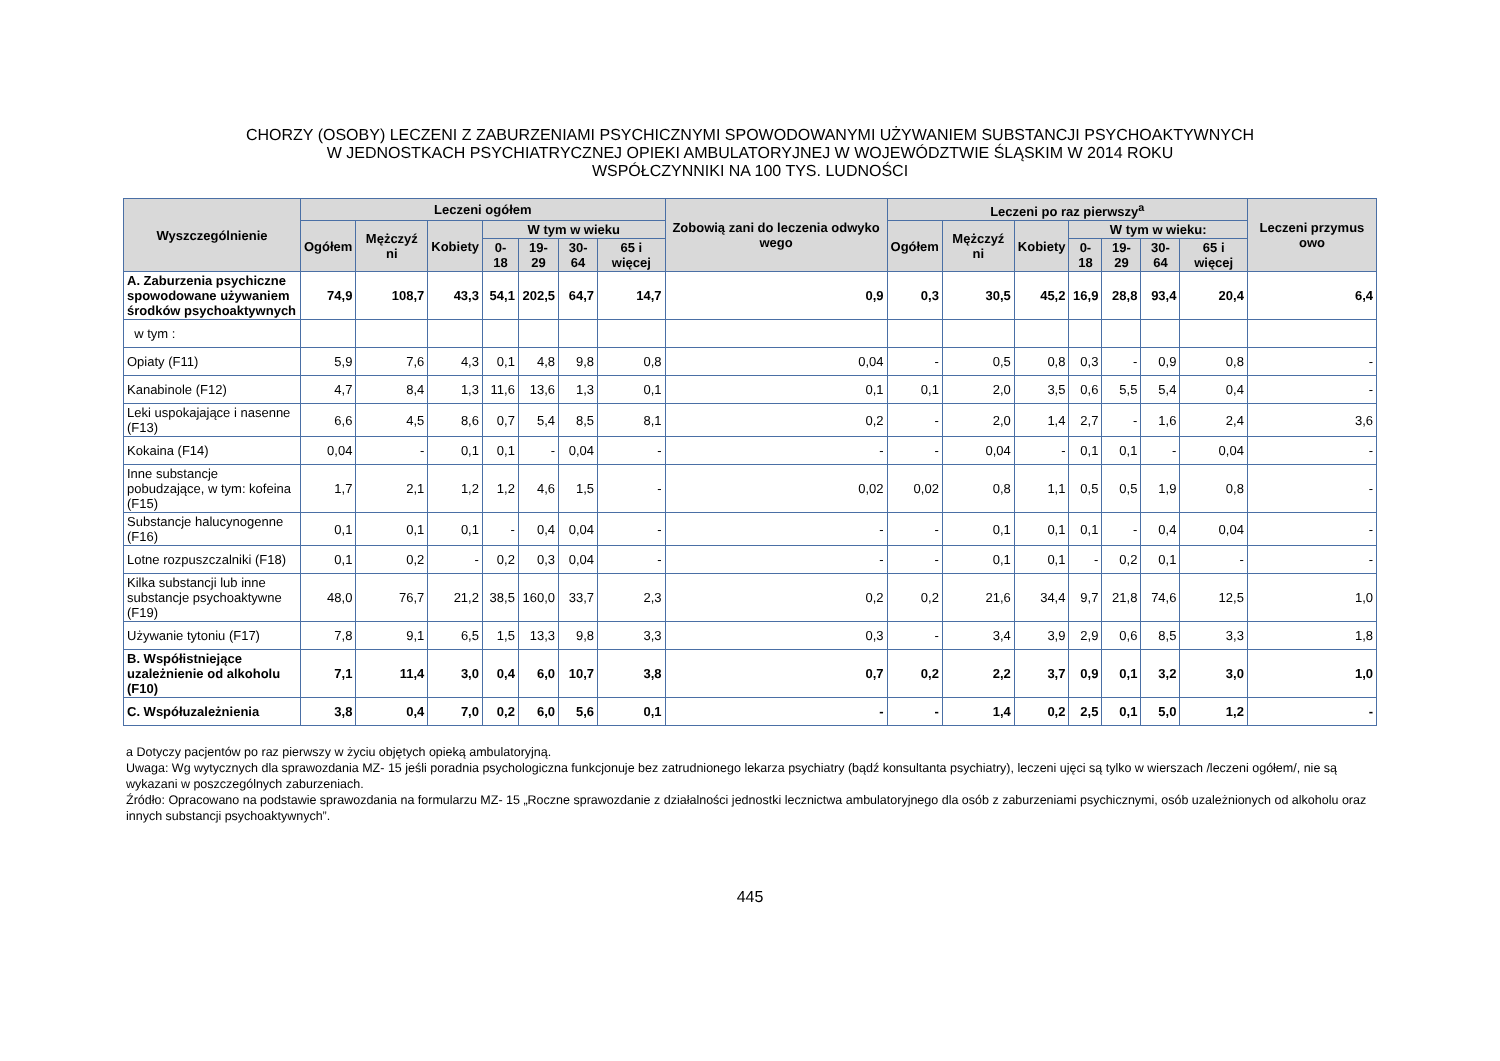CHORZY (OSOBY) LECZENI Z ZABURZENIAMI PSYCHICZNYMI SPOWODOWANYMI UŻYWANIEM SUBSTANCJI PSYCHOAKTYWNYCH
W JEDNOSTKACH PSYCHIATRYCZNEJ OPIEKI AMBULATORYJNEJ W WOJEWÓDZTWIE ŚLĄSKIM W 2014 ROKU
WSPÓŁCZYNNIKI NA 100 TYS. LUDNOŚCI
| Wyszczególnienie | Leczeni ogółem | | | | | | | Zobowią zani do leczenia odwyko wego | Leczeni po raz pierwszy<sup>a</sup> | | | | | | | Leczeni przymus owo |
| --- | --- | --- | --- | --- | --- | --- | --- | --- | --- | --- | --- | --- | --- | --- | --- | --- |
| | Ogółem | Mężczyź ni | Kobiety | W tym w wieku | | | | | Ogółem | Mężczyź ni | Kobiety | W tym w wieku: | | | | |
| | | | | 0- 18 | 19-29 | 30-64 | 65 i więcej | | | | | 0-18 | 19-29 | 30-64 | 65 i więcej | |
| A. Zaburzenia psychiczne spowodowane używaniem środków psychoaktywnych | 74,9 | 108,7 | 43,3 | 54,1 | 202,5 | 64,7 | 14,7 | 0,9 | 0,3 | 30,5 | 45,2 | 16,9 | 28,8 | 93,4 | 20,4 | 6,4 |
| w tym : | | | | | | | | | | | | | | | | |
| Opiaty (F11) | 5,9 | 7,6 | 4,3 | 0,1 | 4,8 | 9,8 | 0,8 | 0,04 | - | 0,5 | 0,8 | 0,3 | - | 0,9 | 0,8 | - |
| Kanabinole (F12) | 4,7 | 8,4 | 1,3 | 11,6 | 13,6 | 1,3 | 0,1 | 0,1 | 0,1 | 2,0 | 3,5 | 0,6 | 5,5 | 5,4 | 0,4 | - |
| Leki uspokajające i nasenne (F13) | 6,6 | 4,5 | 8,6 | 0,7 | 5,4 | 8,5 | 8,1 | 0,2 | - | 2,0 | 1,4 | 2,7 | - | 1,6 | 2,4 | 3,6 |
| Kokaina (F14) | 0,04 | - | 0,1 | 0,1 | - | 0,04 | - | - | - | 0,04 | - | 0,1 | 0,1 | - | 0,04 | - |
| Inne substancje pobudzające, w tym: kofeina (F15) | 1,7 | 2,1 | 1,2 | 1,2 | 4,6 | 1,5 | - | 0,02 | 0,02 | 0,8 | 1,1 | 0,5 | 0,5 | 1,9 | 0,8 | - |
| Substancje halucynogenne (F16) | 0,1 | 0,1 | 0,1 | - | 0,4 | 0,04 | - | - | - | 0,1 | 0,1 | 0,1 | - | 0,4 | 0,04 | - |
| Lotne rozpuszczalniki (F18) | 0,1 | 0,2 | - | 0,2 | 0,3 | 0,04 | - | - | - | 0,1 | 0,1 | - | 0,2 | 0,1 | - | - |
| Kilka substancji lub inne substancje psychoaktywne (F19) | 48,0 | 76,7 | 21,2 | 38,5 | 160,0 | 33,7 | 2,3 | 0,2 | 0,2 | 21,6 | 34,4 | 9,7 | 21,8 | 74,6 | 12,5 | 1,0 |
| Używanie tytoniu (F17) | 7,8 | 9,1 | 6,5 | 1,5 | 13,3 | 9,8 | 3,3 | 0,3 | - | 3,4 | 3,9 | 2,9 | 0,6 | 8,5 | 3,3 | 1,8 |
| B. Współistniejące uzależnienie od alkoholu (F10) | 7,1 | 11,4 | 3,0 | 0,4 | 6,0 | 10,7 | 3,8 | 0,7 | 0,2 | 2,2 | 3,7 | 0,9 | 0,1 | 3,2 | 3,0 | 1,0 |
| C. Współuzależnienia | 3,8 | 0,4 | 7,0 | 0,2 | 6,0 | 5,6 | 0,1 | - | - | 1,4 | 0,2 | 2,5 | 0,1 | 5,0 | 1,2 | - |
a Dotyczy pacjentów po raz pierwszy w życiu objętych opieką ambulatoryjną.
Uwaga: Wg wytycznych dla sprawozdania MZ- 15 jeśli poradnia psychologiczna funkcjonuje bez zatrudnionego lekarza psychiatry (bądź konsultanta psychiatry), leczeni ujęci są tylko w wierszach /leczeni ogółem/, nie są wykazani w poszczególnych zaburzeniach.
Źródło: Opracowano na podstawie sprawozdania na formularzu MZ- 15 „Roczne sprawozdanie z działalności jednostki lecznictwa ambulatoryjnego dla osób z zaburzeniami psychicznymi, osób uzależnionych od alkoholu oraz innych substancji psychoaktywnych”.
445